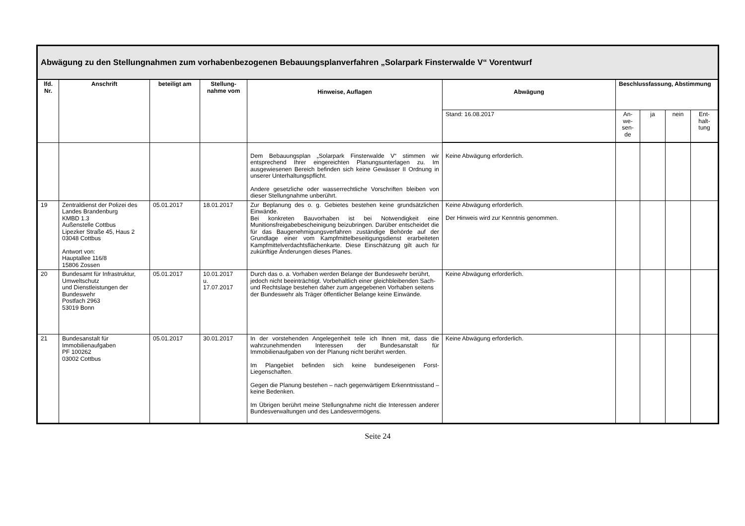| Abwägung zu den Stellungnahmen zum vorhabenbezogenen Bebauungsplanverfahren „Solarpark Finsterwalde V“ Vorentwurf | | | | | | | | | |
| lfd. Nr. | Anschrift | beteiligt am | Stellung-nahme vom | Hinweise, Auflagen | Abwägung | Beschlussfassung, Abstimmung | | | |
| | | | | | Stand: 16.08.2017 | An-we-sen-de | ja | nein | Ent-halt-tung |
| | | | | Dem Bebauungsplan „Solarpark Finsterwalde V“ stimmen wir entsprechend Ihrer eingereichten Planungsunterlagen zu. Im ausgewiesenen Bereich befinden sich keine Gewässer II Ordnung in unserer Unterhaltungspflicht. Andere gesetzliche oder wasserrechtliche Vorschriften bleiben von dieser Stellungnahme unberührt. | Keine Abwägung erforderlich. | | | | |
| 19 | Zentraldienst der Polizei des Landes Brandenburg KMBD 1.3 Außenstelle Cottbus Lipezker Straße 45, Haus 2 03048 Cottbus Antwort von: Hauptallee 116/8 15806 Zossen | 05.01.2017 | 18.01.2017 | Zur Beplanung des o. g. Gebietes bestehen keine grundsätzlichen Einwände. Bei konkreten Bauvorhaben ist bei Notwendigkeit eine Munitionsfreigabebescheinigung beizubringen. Darüber entscheidet die für das Baugenehmigungsverfahren zuständige Behörde auf der Grundlage einer vom Kampfmittelbeseitigungsdienst erarbeiteten Kampfmittelverdachtsflächenkarte. Diese Einschätzung gilt auch für zukünftige Änderungen dieses Planes. | Keine Abwägung erforderlich. Der Hinweis wird zur Kenntnis genommen. | | | | |
| 20 | Bundesamt für Infrastruktur, Umweltschutz und Dienstleistungen der Bundeswehr Postfach 2963 53019 Bonn | 05.01.2017 | 10.01.2017 u. 17.07.2017 | Durch das o. a. Vorhaben werden Belange der Bundeswehr berührt, jedoch nicht beeinträchtigt. Vorbehaltlich einer gleichbleibenden Sach- und Rechtslage bestehen daher zum angegebenen Vorhaben seitens der Bundeswehr als Träger öffentlicher Belange keine Einwände. | Keine Abwägung erforderlich. | | | | |
| 21 | Bundesanstalt für Immobilienaufgaben PF 100262 03002 Cottbus | 05.01.2017 | 30.01.2017 | In der vorstehenden Angelegenheit teile ich Ihnen mit, dass die wahrzunehmenden Interessen der Bundesanstalt für Immobilienaufgaben von der Planung nicht berührt werden. Im Plangebiet befinden sich keine bundeseigenen Forst-Liegenschaften. Gegen die Planung bestehen – nach gegenwärtigem Erkenntnisstand – keine Bedenken. Im Übrigen berührt meine Stellungnahme nicht die Interessen anderer Bundesverwaltungen und des Landesvermögens. | Keine Abwägung erforderlich. | | | | |
Seite 24